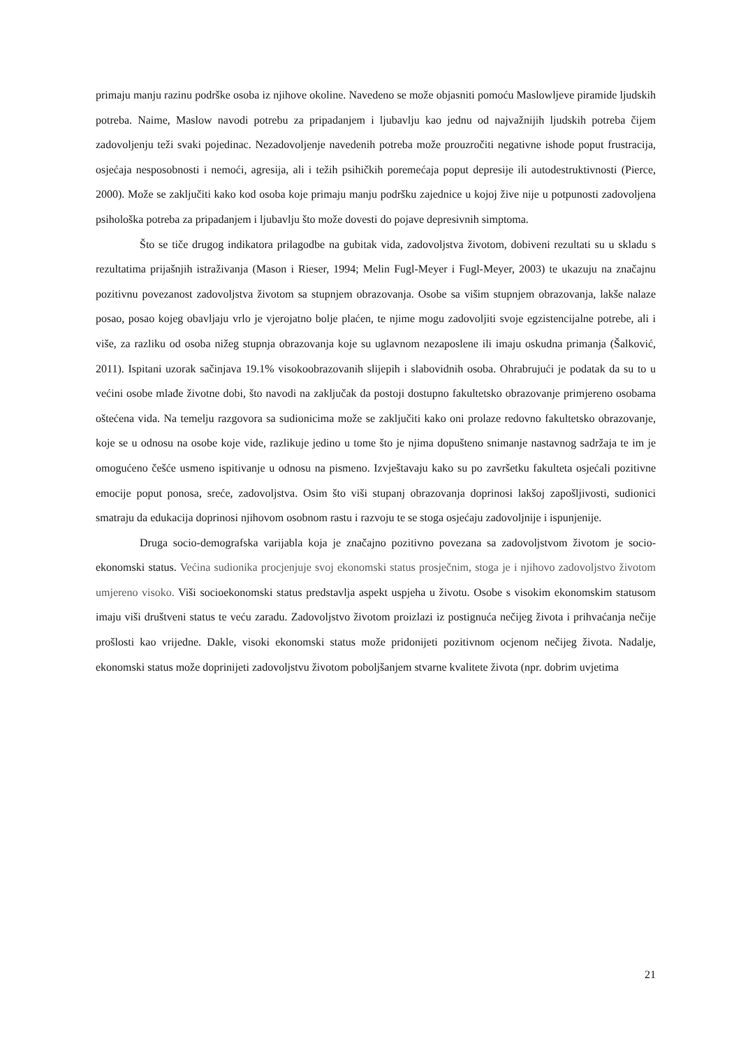primaju manju razinu podrške osoba iz njihove okoline. Navedeno se može objasniti pomoću Maslowljeve piramide ljudskih potreba. Naime, Maslow navodi potrebu za pripadanjem i ljubavlju kao jednu od najvažnijih ljudskih potreba čijem zadovoljenju teži svaki pojedinac. Nezadovoljenje navedenih potreba može prouzročiti negativne ishode poput frustracija, osjećaja nesposobnosti i nemoći, agresija, ali i težih psihičkih poremećaja poput depresije ili autodestruktivnosti (Pierce, 2000). Može se zaključiti kako kod osoba koje primaju manju podršku zajednice u kojoj žive nije u potpunosti zadovoljena psihološka potreba za pripadanjem i ljubavlju što može dovesti do pojave depresivnih simptoma.
Što se tiče drugog indikatora prilagodbe na gubitak vida, zadovoljstva životom, dobiveni rezultati su u skladu s rezultatima prijašnjih istraživanja (Mason i Rieser, 1994; Melin Fugl-Meyer i Fugl-Meyer, 2003) te ukazuju na značajnu pozitivnu povezanost zadovoljstva životom sa stupnjem obrazovanja. Osobe sa višim stupnjem obrazovanja, lakše nalaze posao, posao kojeg obavljaju vrlo je vjerojatno bolje plaćen, te njime mogu zadovoljiti svoje egzistencijalne potrebe, ali i više, za razliku od osoba nižeg stupnja obrazovanja koje su uglavnom nezaposlene ili imaju oskudna primanja (Šalković, 2011). Ispitani uzorak sačinjava 19.1% visokoobrazovanih slijepih i slabovidnih osoba. Ohrabrujući je podatak da su to u većini osobe mlađe životne dobi, što navodi na zaključak da postoji dostupno fakultetsko obrazovanje primjereno osobama oštećena vida. Na temelju razgovora sa sudionicima može se zaključiti kako oni prolaze redovno fakultetsko obrazovanje, koje se u odnosu na osobe koje vide, razlikuje jedino u tome što je njima dopušteno snimanje nastavnog sadržaja te im je omogućeno češće usmeno ispitivanje u odnosu na pismeno. Izvještavaju kako su po završetku fakulteta osjećali pozitivne emocije poput ponosa, sreće, zadovoljstva. Osim što viši stupanj obrazovanja doprinosi lakšoj zapošljivosti, sudionici smatraju da edukacija doprinosi njihovom osobnom rastu i razvoju te se stoga osjećaju zadovoljnije i ispunjenije.
Druga socio-demografska varijabla koja je značajno pozitivno povezana sa zadovoljstvom životom je socio-ekonomski status. Većina sudionika procjenjuje svoj ekonomski status prosječnim, stoga je i njihovo zadovoljstvo životom umjereno visoko. Viši socioekonomski status predstavlja aspekt uspjeha u životu. Osobe s visokim ekonomskim statusom imaju viši društveni status te veću zaradu. Zadovoljstvo životom proizlazi iz postignuća nečijeg života i prihvaćanja nečije prošlosti kao vrijedne. Dakle, visoki ekonomski status može pridonijeti pozitivnom ocjenom nečijeg života. Nadalje, ekonomski status može doprinijeti zadovoljstvu životom poboljšanjem stvarne kvalitete života (npr. dobrim uvjetima
21